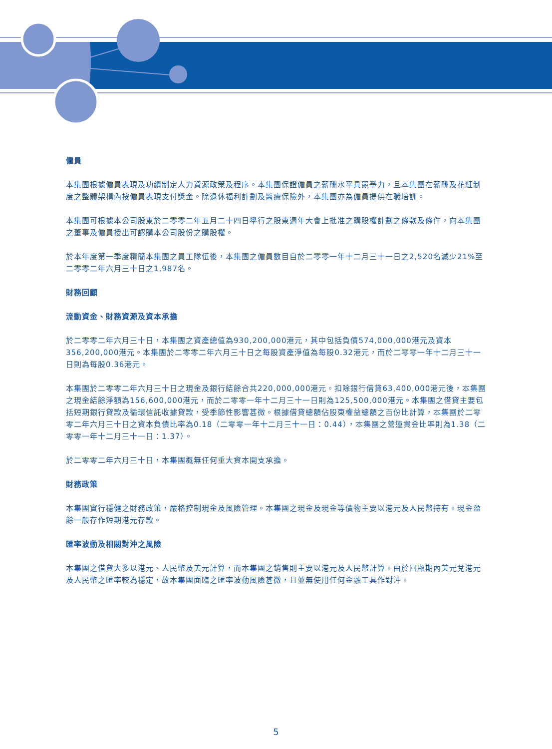僱員
本集團根據僱員表現及功績制定人力資源政策及程序。本集團保證僱員之薪酬水平具競爭力，且本集團在薪酬及花紅制度之整體架構內按僱員表現支付獎金。除退休福利計劃及醫療保險外，本集團亦為僱員提供在職培訓。
本集團可根據本公司股東於二零零二年五月二十四日舉行之股東週年大會上批准之購股權計劃之條款及條件，向本集團之董事及僱員授出可認購本公司股份之購股權。
於本年度第一季度精簡本集團之員工隊伍後，本集團之僱員數目自於二零零一年十二月三十一日之2,520名減少21%至二零零二年六月三十日之1,987名。
財務回顧
流動資金、財務資源及資本承擔
於二零零二年六月三十日，本集團之資產總值為930,200,000港元，其中包括負債574,000,000港元及資本356,200,000港元。本集團於二零零二年六月三十日之每股資產淨值為每股0.32港元，而於二零零一年十二月三十一日則為每股0.36港元。
本集團於二零零二年六月三十日之現金及銀行結餘合共220,000,000港元。扣除銀行借貸63,400,000港元後，本集團之現金結餘淨額為156,600,000港元，而於二零零一年十二月三十一日則為125,500,000港元。本集團之借貸主要包括短期銀行貸款及循環信託收據貸款，受季節性影響甚微。根據借貸總額佔股東權益總額之百份比計算，本集團於二零零二年六月三十日之資本負債比率為0.18（二零零一年十二月三十一日：0.44），本集團之營運資金比率則為1.38（二零零一年十二月三十一日：1.37）。
於二零零二年六月三十日，本集團概無任何重大資本開支承擔。
財務政策
本集團實行穩健之財務政策，嚴格控制現金及風險管理。本集團之現金及現金等價物主要以港元及人民幣持有。現金盈餘一般存作短期港元存款。
匯率波動及相關對沖之風險
本集團之借貸大多以港元、人民幣及美元計算，而本集團之銷售則主要以港元及人民幣計算。由於回顧期內美元兌港元及人民幣之匯率較為穩定，故本集團面臨之匯率波動風險甚微，且並無使用任何金融工具作對沖。
5